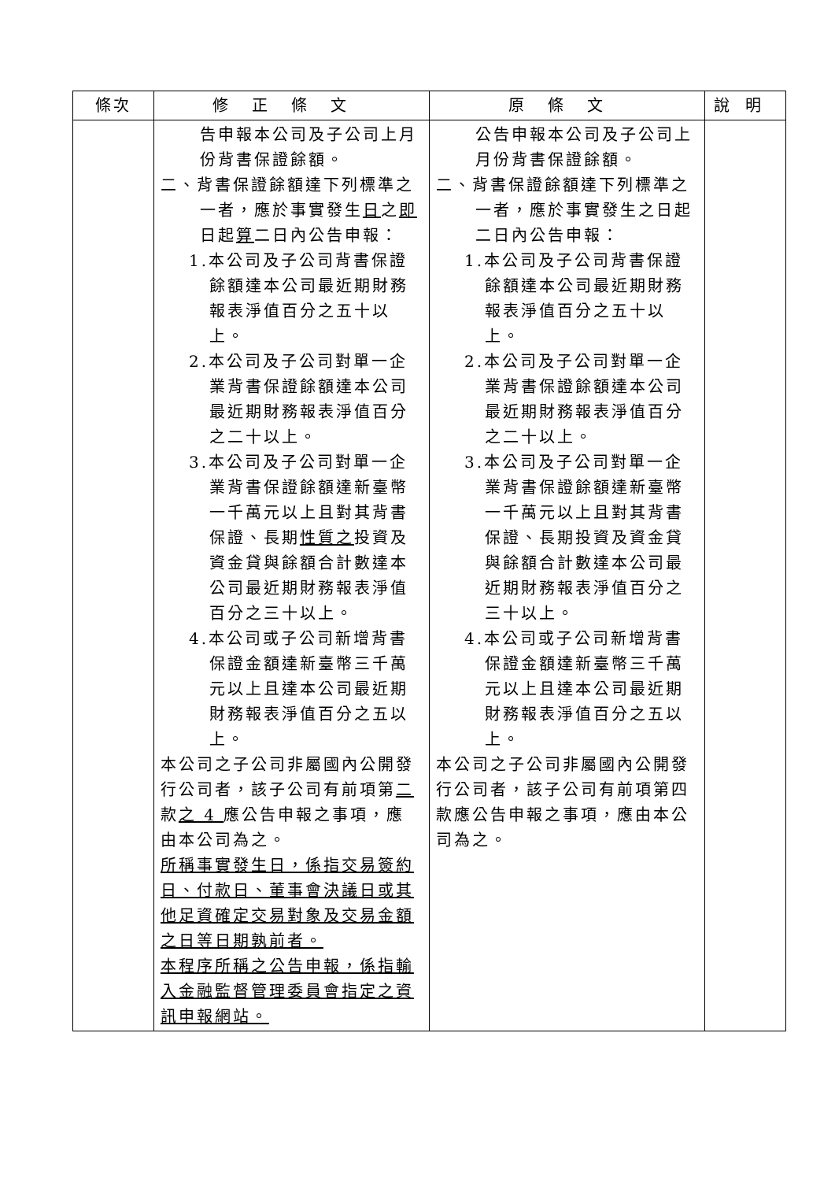| 條次 | 修正條文 | 原條文 | 說明 |
| --- | --- | --- | --- |
| | 告申報本公司及子公司上月份背書保證餘額。 二、背書保證餘額達下列標準之一者，應於事實發生 日 之 即 日起 算 二日內公告申報： 1.本公司及子公司背書保證餘額達本公司最近期財務報表淨值百分之五十以上。 2.本公司及子公司對單一企業背書保證餘額達本公司最近期財務報表淨值百分之二十以上。 3.本公司及子公司對單一企業背書保證餘額達新臺幣一千萬元以上且對其背書保證、長期 性質之 投資及資金貸與餘額合計數達本公司最近期財務報表淨值百分之三十以上。 4.本公司或子公司新增背書保證金額達新臺幣三千萬元以上且達本公司最近期財務報表淨值百分之五以上。 本公司之子公司非屬國內公開發行公司者，該子公司有前項第 二 款 之 4 應公告申報之事項，應由本公司為之。 所稱事實發生日，係指交易簽約日、付款日、董事會決議日或其他足資確定交易對象及交易金額之日等日期孰前者。 本程序所稱之公告申報，係指輸入金融監督管理委員會指定之資訊申報網站。 | 公告申報本公司及子公司上月份背書保證餘額。 二、背書保證餘額達下列標準之一者，應於事實發生之日起二日內公告申報： 1.本公司及子公司背書保證餘額達本公司最近期財務報表淨值百分之五十以上。 2.本公司及子公司對單一企業背書保證餘額達本公司最近期財務報表淨值百分之二十以上。 3.本公司及子公司對單一企業背書保證餘額達新臺幣一千萬元以上且對其背書保證、長期投資及資金貸與餘額合計數達本公司最近期財務報表淨值百分之三十以上。 4.本公司或子公司新增背書保證金額達新臺幣三千萬元以上且達本公司最近期財務報表淨值百分之五以上。 本公司之子公司非屬國內公開發行公司者，該子公司有前項第四款應公告申報之事項，應由本公司為之。 | |